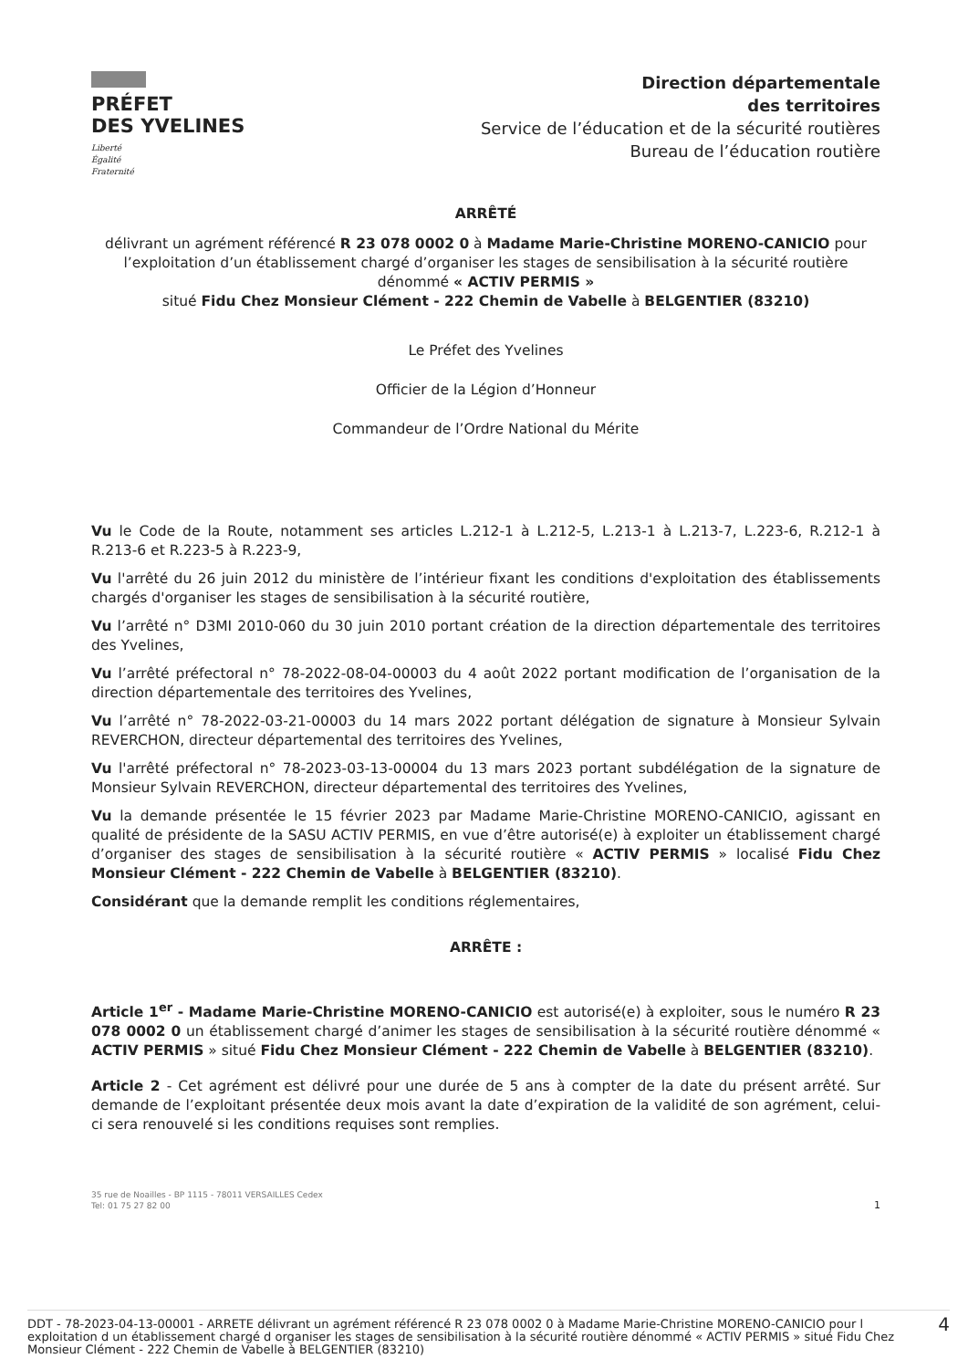PRÉFET
DES YVELINES
Liberté
Égalité
Fraternité
Direction départementale
des territoires
Service de l’éducation et de la sécurité routières
Bureau de l’éducation routière
ARRÊTÉ
délivrant un agrément référencé R 23 078 0002 0 à Madame Marie-Christine MORENO-CANICIO pour l’exploitation d’un établissement chargé d’organiser les stages de sensibilisation à la sécurité routière dénommé « ACTIV PERMIS »
situé Fidu Chez Monsieur Clément - 222 Chemin de Vabelle à BELGENTIER (83210)
Le Préfet des Yvelines
Officier de la Légion d’Honneur
Commandeur de l’Ordre National du Mérite
Vu le Code de la Route, notamment ses articles L.212-1 à L.212-5, L.213-1 à L.213-7, L.223-6, R.212-1 à R.213-6 et R.223-5 à R.223-9,
Vu l'arrêté du 26 juin 2012 du ministère de l’intérieur fixant les conditions d'exploitation des établissements chargés d'organiser les stages de sensibilisation à la sécurité routière,
Vu l’arrêté n° D3MI 2010-060 du 30 juin 2010 portant création de la direction départementale des territoires des Yvelines,
Vu l’arrêté préfectoral n° 78-2022-08-04-00003 du 4 août 2022 portant modification de l’organisation de la direction départementale des territoires des Yvelines,
Vu l’arrêté n° 78-2022-03-21-00003 du 14 mars 2022 portant délégation de signature à Monsieur Sylvain REVERCHON, directeur départemental des territoires des Yvelines,
Vu l'arrêté préfectoral n° 78-2023-03-13-00004 du 13 mars 2023 portant subdélégation de la signature de Monsieur Sylvain REVERCHON, directeur départemental des territoires des Yvelines,
Vu la demande présentée le 15 février 2023 par Madame Marie-Christine MORENO-CANICIO, agissant en qualité de présidente de la SASU ACTIV PERMIS, en vue d’être autorisé(e) à exploiter un établissement chargé d’organiser des stages de sensibilisation à la sécurité routière « ACTIV PERMIS » localisé Fidu Chez Monsieur Clément - 222 Chemin de Vabelle à BELGENTIER (83210).
Considérant que la demande remplit les conditions réglementaires,
ARRÊTE :
Article 1<sup>er</sup> - Madame Marie-Christine MORENO-CANICIO est autorisé(e) à exploiter, sous le numéro R 23 078 0002 0 un établissement chargé d’animer les stages de sensibilisation à la sécurité routière dénommé « ACTIV PERMIS » situé Fidu Chez Monsieur Clément - 222 Chemin de Vabelle à BELGENTIER (83210).
Article 2 - Cet agrément est délivré pour une durée de 5 ans à compter de la date du présent arrêté. Sur demande de l’exploitant présentée deux mois avant la date d’expiration de la validité de son agrément, celui-ci sera renouvelé si les conditions requises sont remplies.
35 rue de Noailles - BP 1115 - 78011 VERSAILLES Cedex
Tel: 01 75 27 82 00
1
DDT - 78-2023-04-13-00001 - ARRETE délivrant un agrément référencé R 23 078 0002 0 à Madame Marie-Christine MORENO-CANICIO pour l exploitation d un établissement chargé d organiser les stages de sensibilisation à la sécurité routière dénommé « ACTIV PERMIS » situé Fidu Chez Monsieur Clément - 222 Chemin de Vabelle à BELGENTIER (83210)
4